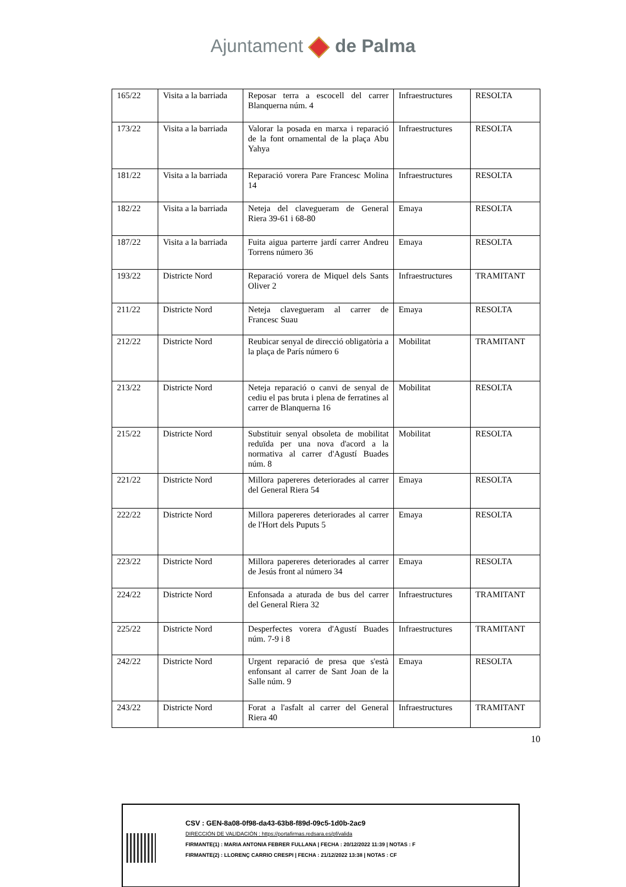Ajuntament de Palma
| 165/22 | Visita a la barriada | Reposar terra a escocell del carrer Blanquerna núm. 4 | Infraestructures | RESOLTA |
| 173/22 | Visita a la barriada | Valorar la posada en marxa i reparació de la font ornamental de la plaça Abu Yahya | Infraestructures | RESOLTA |
| 181/22 | Visita a la barriada | Reparació vorera Pare Francesc Molina 14 | Infraestructures | RESOLTA |
| 182/22 | Visita a la barriada | Neteja del clavegueram de General Riera 39-61 i 68-80 | Emaya | RESOLTA |
| 187/22 | Visita a la barriada | Fuita aigua parterre jardí carrer Andreu Torrens número 36 | Emaya | RESOLTA |
| 193/22 | Districte Nord | Reparació vorera de Miquel dels Sants Oliver 2 | Infraestructures | TRAMITANT |
| 211/22 | Districte Nord | Neteja clavegueram al carrer de Francesc Suau | Emaya | RESOLTA |
| 212/22 | Districte Nord | Reubicar senyal de direcció obligatòria a la plaça de París número 6 | Mobilitat | TRAMITANT |
| 213/22 | Districte Nord | Neteja reparació o canvi de senyal de cediu el pas bruta i plena de ferratines al carrer de Blanquerna 16 | Mobilitat | RESOLTA |
| 215/22 | Districte Nord | Substituir senyal obsoleta de mobilitat reduïda per una nova d'acord a la normativa al carrer d'Agustí Buades núm. 8 | Mobilitat | RESOLTA |
| 221/22 | Districte Nord | Millora papereres deteriorades al carrer del General Riera 54 | Emaya | RESOLTA |
| 222/22 | Districte Nord | Millora papereres deteriorades al carrer de l'Hort dels Puputs 5 | Emaya | RESOLTA |
| 223/22 | Districte Nord | Millora papereres deteriorades al carrer de Jesús front al número 34 | Emaya | RESOLTA |
| 224/22 | Districte Nord | Enfonsada a aturada de bus del carrer del General Riera 32 | Infraestructures | TRAMITANT |
| 225/22 | Districte Nord | Desperfectes vorera d'Agustí Buades núm. 7-9 i 8 | Infraestructures | TRAMITANT |
| 242/22 | Districte Nord | Urgent reparació de presa que s'està enfonsant al carrer de Sant Joan de la Salle núm. 9 | Emaya | RESOLTA |
| 243/22 | Districte Nord | Forat a l'asfalt al carrer del General Riera 40 | Infraestructures | TRAMITANT |
10
CSV : GEN-8a08-0f98-da43-63b8-f89d-09c5-1d0b-2ac9
DIRECCIÓN DE VALIDACIÓN : https://portafirmas.redsara.es/pf/valida
FIRMANTE(1) : MARIA ANTONIA FEBRER FULLANA | FECHA : 20/12/2022 11:39 | NOTAS : F
FIRMANTE(2) : LLORENÇ CARRIO CRESPI | FECHA : 21/12/2022 13:38 | NOTAS : CF